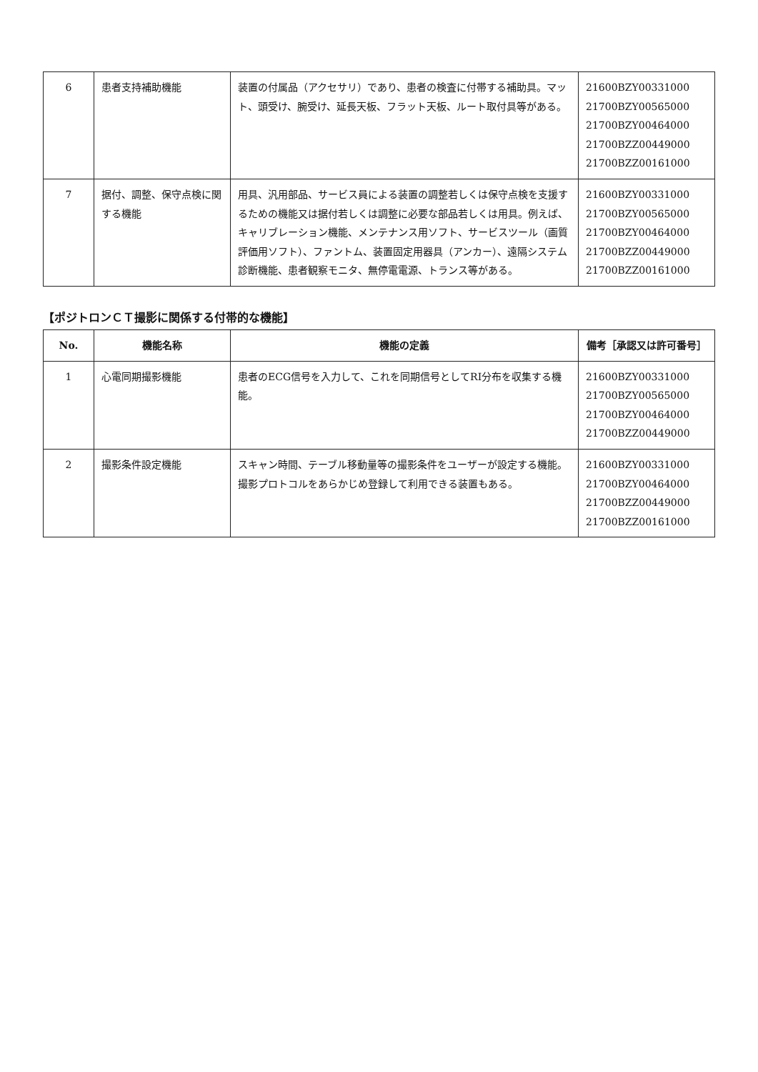| 6 | 患者支持補助機能 | 装置の付属品（アクセサリ）であり、患者の検査に付帯する補助具。マット、頭受け、腕受け、延長天板、フラット天板、ルート取付具等がある。 | 21600BZY00331000 21700BZY00565000 21700BZY00464000 21700BZZ00449000 21700BZZ00161000 |
| 7 | 据付、調整、保守点検に関する機能 | 用具、汎用部品、サービス員による装置の調整若しくは保守点検を支援するための機能又は据付若しくは調整に必要な部品若しくは用具。例えば、キャリブレーション機能、メンテナンス用ソフト、サービスツール（画質評価用ソフト）、ファントム、装置固定用器具（アンカー）、遠隔システム診断機能、患者観察モニタ、無停電電源、トランス等がある。 | 21600BZY00331000 21700BZY00565000 21700BZY00464000 21700BZZ00449000 21700BZZ00161000 |
【ポジトロンＣＴ撮影に関係する付帯的な機能】
| No. | 機能名称 | 機能の定義 | 備考［承認又は許可番号］ |
| --- | --- | --- | --- |
| 1 | 心電同期撮影機能 | 患者のECG信号を入力して、これを同期信号としてRI分布を収集する機能。 | 21600BZY00331000 21700BZY00565000 21700BZY00464000 21700BZZ00449000 |
| 2 | 撮影条件設定機能 | スキャン時間、テーブル移動量等の撮影条件をユーザーが設定する機能。撮影プロトコルをあらかじめ登録して利用できる装置もある。 | 21600BZY00331000 21700BZY00464000 21700BZZ00449000 21700BZZ00161000 |